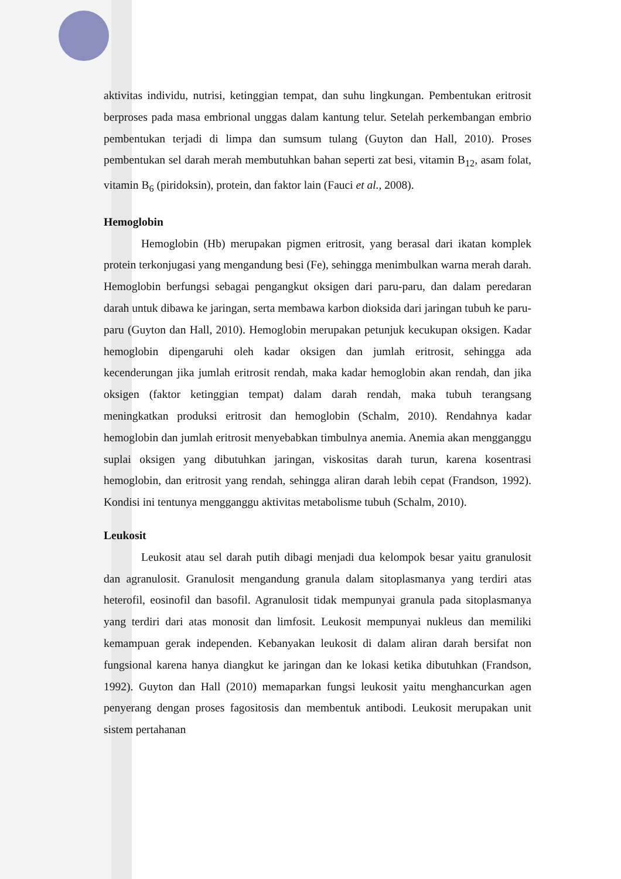aktivitas individu, nutrisi, ketinggian tempat, dan suhu lingkungan. Pembentukan eritrosit berproses pada masa embrional unggas dalam kantung telur. Setelah perkembangan embrio pembentukan terjadi di limpa dan sumsum tulang (Guyton dan Hall, 2010). Proses pembentukan sel darah merah membutuhkan bahan seperti zat besi, vitamin B<sub>12</sub>, asam folat, vitamin B<sub>6</sub> (piridoksin), protein, dan faktor lain (Fauci et al., 2008).
Hemoglobin
Hemoglobin (Hb) merupakan pigmen eritrosit, yang berasal dari ikatan komplek protein terkonjugasi yang mengandung besi (Fe), sehingga menimbulkan warna merah darah. Hemoglobin berfungsi sebagai pengangkut oksigen dari paru-paru, dan dalam peredaran darah untuk dibawa ke jaringan, serta membawa karbon dioksida dari jaringan tubuh ke paru-paru (Guyton dan Hall, 2010). Hemoglobin merupakan petunjuk kecukupan oksigen. Kadar hemoglobin dipengaruhi oleh kadar oksigen dan jumlah eritrosit, sehingga ada kecenderungan jika jumlah eritrosit rendah, maka kadar hemoglobin akan rendah, dan jika oksigen (faktor ketinggian tempat) dalam darah rendah, maka tubuh terangsang meningkatkan produksi eritrosit dan hemoglobin (Schalm, 2010). Rendahnya kadar hemoglobin dan jumlah eritrosit menyebabkan timbulnya anemia. Anemia akan mengganggu suplai oksigen yang dibutuhkan jaringan, viskositas darah turun, karena kosentrasi hemoglobin, dan eritrosit yang rendah, sehingga aliran darah lebih cepat (Frandson, 1992). Kondisi ini tentunya mengganggu aktivitas metabolisme tubuh (Schalm, 2010).
Leukosit
Leukosit atau sel darah putih dibagi menjadi dua kelompok besar yaitu granulosit dan agranulosit. Granulosit mengandung granula dalam sitoplasmanya yang terdiri atas heterofil, eosinofil dan basofil. Agranulosit tidak mempunyai granula pada sitoplasmanya yang terdiri dari atas monosit dan limfosit. Leukosit mempunyai nukleus dan memiliki kemampuan gerak independen. Kebanyakan leukosit di dalam aliran darah bersifat non fungsional karena hanya diangkut ke jaringan dan ke lokasi ketika dibutuhkan (Frandson, 1992). Guyton dan Hall (2010) memaparkan fungsi leukosit yaitu menghancurkan agen penyerang dengan proses fagositosis dan membentuk antibodi. Leukosit merupakan unit sistem pertahanan